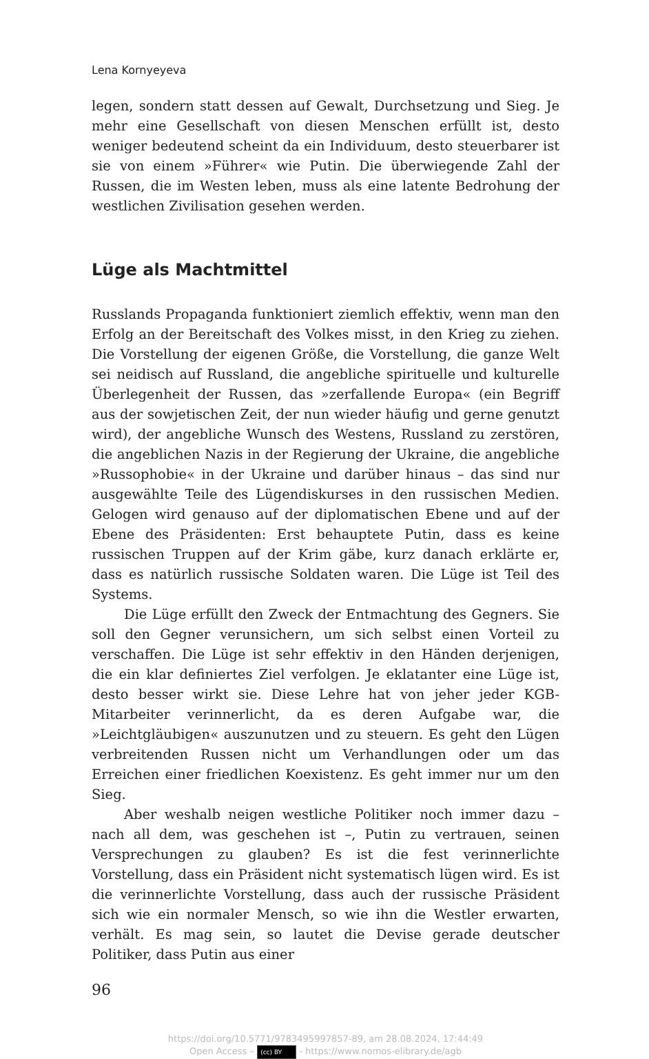Lena Kornyeyeva
legen, sondern statt dessen auf Gewalt, Durchsetzung und Sieg. Je mehr eine Gesellschaft von diesen Menschen erfüllt ist, desto weniger bedeutend scheint da ein Individuum, desto steuerbarer ist sie von einem »Führer« wie Putin. Die überwiegende Zahl der Russen, die im Westen leben, muss als eine latente Bedrohung der westlichen Zivilisation gesehen werden.
Lüge als Machtmittel
Russlands Propaganda funktioniert ziemlich effektiv, wenn man den Erfolg an der Bereitschaft des Volkes misst, in den Krieg zu ziehen. Die Vorstellung der eigenen Größe, die Vorstellung, die ganze Welt sei neidisch auf Russland, die angebliche spirituelle und kulturelle Überlegenheit der Russen, das »zerfallende Europa« (ein Begriff aus der sowjetischen Zeit, der nun wieder häufig und gerne genutzt wird), der angebliche Wunsch des Westens, Russland zu zerstören, die angeblichen Nazis in der Regierung der Ukraine, die angebliche »Russophobie« in der Ukraine und darüber hinaus – das sind nur ausgewählte Teile des Lügendiskurses in den russischen Medien. Gelogen wird genauso auf der diplomatischen Ebene und auf der Ebene des Präsidenten: Erst behauptete Putin, dass es keine russischen Truppen auf der Krim gäbe, kurz danach erklärte er, dass es natürlich russische Soldaten waren. Die Lüge ist Teil des Systems.
Die Lüge erfüllt den Zweck der Entmachtung des Gegners. Sie soll den Gegner verunsichern, um sich selbst einen Vorteil zu verschaffen. Die Lüge ist sehr effektiv in den Händen derjenigen, die ein klar definiertes Ziel verfolgen. Je eklatanter eine Lüge ist, desto besser wirkt sie. Diese Lehre hat von jeher jeder KGB-Mitarbeiter verinnerlicht, da es deren Aufgabe war, die »Leichtgläubigen« auszunutzen und zu steuern. Es geht den Lügen verbreitenden Russen nicht um Verhandlungen oder um das Erreichen einer friedlichen Koexistenz. Es geht immer nur um den Sieg.
Aber weshalb neigen westliche Politiker noch immer dazu – nach all dem, was geschehen ist –, Putin zu vertrauen, seinen Versprechungen zu glauben? Es ist die fest verinnerlichte Vorstellung, dass ein Präsident nicht systematisch lügen wird. Es ist die verinnerlichte Vorstellung, dass auch der russische Präsident sich wie ein normaler Mensch, so wie ihn die Westler erwarten, verhält. Es mag sein, so lautet die Devise gerade deutscher Politiker, dass Putin aus einer
96
https://doi.org/10.5771/9783495997857-89, am 28.08.2024, 17:44:49
Open Access – (cc) BY - https://www.nomos-elibrary.de/agb